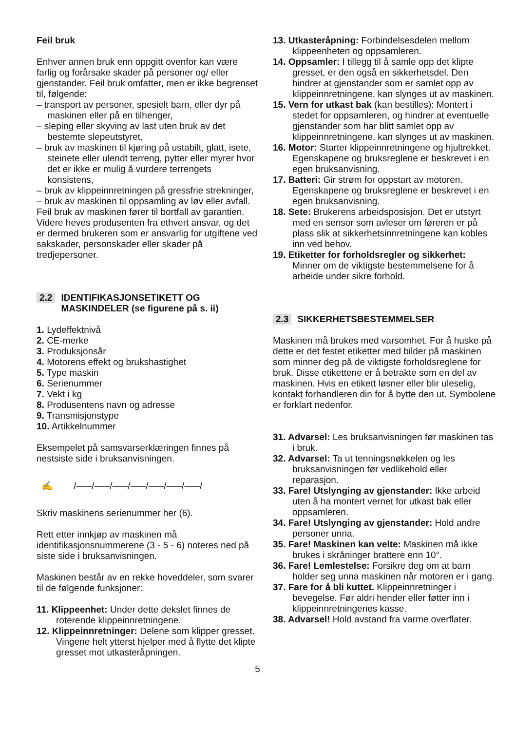Feil bruk
Enhver annen bruk enn oppgitt ovenfor kan være farlig og forårsake skader på personer og/ eller gjenstander. Feil bruk omfatter, men er ikke begrenset til, følgende:
– transport av personer, spesielt barn, eller dyr på maskinen eller på en tilhenger,
– sleping eller skyving av last uten bruk av det bestemte slepeutstyret,
– bruk av maskinen til kjøring på ustabilt, glatt, isete, steinete eller ulendt terreng, pytter eller myrer hvor det er ikke er mulig å vurdere terrengets konsistens,
– bruk av klippeinnretningen på gressfrie strekninger,
– bruk av maskinen til oppsamling av løv eller avfall.
Feil bruk av maskinen fører til bortfall av garantien. Videre heves produsenten fra ethvert ansvar, og det er dermed brukeren som er ansvarlig for utgiftene ved sakskader, personskader eller skader på tredjepersoner.
2.2 IDENTIFIKASJONSETIKETT OG
MASKINDELER (se figurene på s. ii)
1. Lydeffektnivå
2. CE-merke
3. Produksjonsår
4. Motorens effekt og brukshastighet
5. Type maskin
6. Serienummer
7. Vekt i kg
8. Produsentens navn og adresse
9. Transmisjonstype
10. Artikkelnummer
Eksempelet på samsvarserklæringen finnes på nestsiste side i bruksanvisningen.
✍ /–––/–––/–––/–––/–––/–––/–––/
Skriv maskinens serienummer her (6).
Rett etter innkjøp av maskinen må identifikasjonsnummerene (3 - 5 - 6) noteres ned på siste side i bruksanvisningen.
Maskinen består av en rekke hoveddeler, som svarer til de følgende funksjoner:
11. Klippeenhet: Under dette dekslet finnes de roterende klippeinnretningene.
12. Klippeinnretninger: Delene som klipper gresset. Vingene helt ytterst hjelper med å flytte det klipte gresset mot utkasteråpningen.
13. Utkasteråpning: Forbindelsesdelen mellom klippeenheten og oppsamleren.
14. Oppsamler: I tillegg til å samle opp det klipte gresset, er den også en sikkerhetsdel. Den hindrer at gjenstander som er samlet opp av klippeinnretningene, kan slynges ut av maskinen.
15. Vern for utkast bak (kan bestilles): Montert i stedet for oppsamleren, og hindrer at eventuelle gjenstander som har blitt samlet opp av klippeinnretningene, kan slynges ut av maskinen.
16. Motor: Starter klippeinnretningene og hjultrekket. Egenskapene og bruksreglene er beskrevet i en egen bruksanvisning.
17. Batteri: Gir strøm for oppstart av motoren. Egenskapene og bruksreglene er beskrevet i en egen bruksanvisning.
18. Sete: Brukerens arbeidsposisjon. Det er utstyrt med en sensor som avleser om føreren er på plass slik at sikkerhetsinnretningene kan kobles inn ved behov.
19. Etiketter for forholdsregler og sikkerhet: Minner om de viktigste bestemmelsene for å arbeide under sikre forhold.
2.3 SIKKERHETSBESTEMMELSER
Maskinen må brukes med varsomhet. For å huske på dette er det festet etiketter med bilder på maskinen som minner deg på de viktigste forholdsreglene for bruk. Disse etikettene er å betrakte som en del av maskinen. Hvis en etikett løsner eller blir uleselig, kontakt forhandleren din for å bytte den ut. Symbolene er forklart nedenfor.
31. Advarsel: Les bruksanvisningen før maskinen tas i bruk.
32. Advarsel: Ta ut tenningsnøkkelen og les bruksanvisningen før vedlikehold eller reparasjon.
33. Fare! Utslynging av gjenstander: Ikke arbeid uten å ha montert vernet for utkast bak eller oppsamleren.
34. Fare! Utslynging av gjenstander: Hold andre personer unna.
35. Fare! Maskinen kan velte: Maskinen må ikke brukes i skråninger brattere enn 10°.
36. Fare! Lemlestelse: Forsikre deg om at barn holder seg unna maskinen når motoren er i gang.
37. Fare for å bli kuttet. Klippeinnretninger i bevegelse. Før aldri hender eller føtter inn i klippeinnretningenes kasse.
38. Advarsel! Hold avstand fra varme overflater.
5